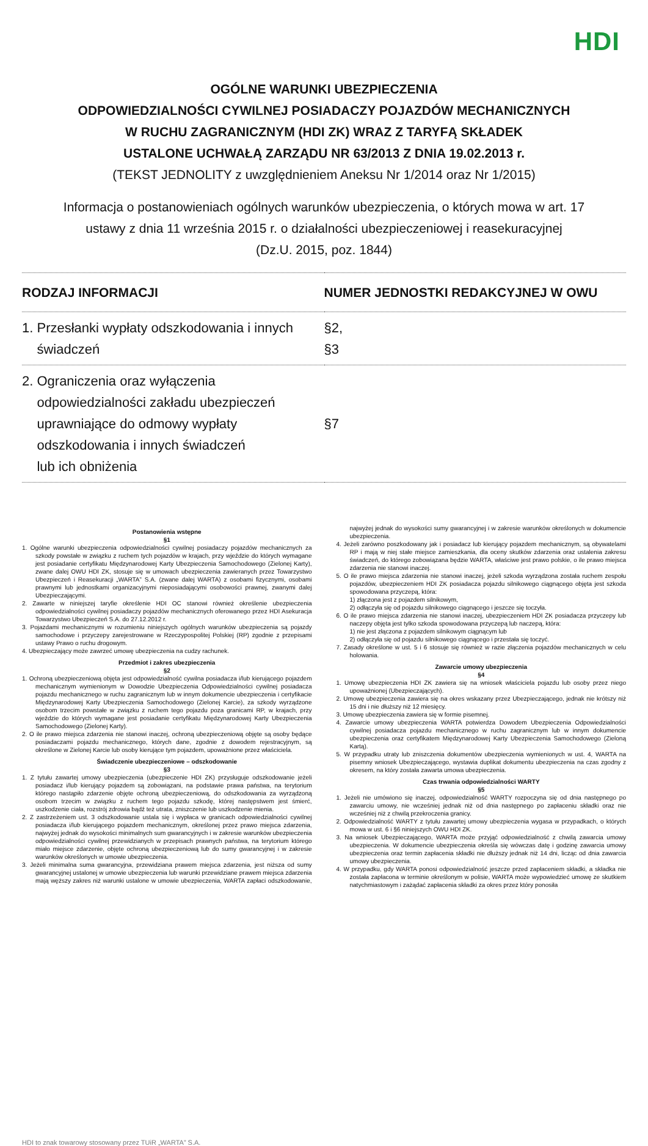HDI
OGÓLNE WARUNKI UBEZPIECZENIA
ODPOWIEDZIALNOŚCI CYWILNEJ POSIADACZY POJAZDÓW MECHANICZNYCH
W RUCHU ZAGRANICZNYM (HDI ZK) WRAZ Z TARYFĄ SKŁADEK
USTALONE UCHWAŁĄ ZARZĄDU NR 63/2013 Z DNIA 19.02.2013 r.
(TEKST JEDNOLITY z uwzględnieniem Aneksu Nr 1/2014 oraz Nr 1/2015)
Informacja o postanowieniach ogólnych warunków ubezpieczenia, o których mowa w art. 17
ustawy z dnia 11 września 2015 r. o działalności ubezpieczeniowej i reasekuracyjnej
(Dz.U. 2015, poz. 1844)
| RODZAJ INFORMACJI | NUMER JEDNOSTKI REDAKCYJNEJ W OWU |
| --- | --- |
| 1. Przesłanki wypłaty odszkodowania i innych świadczeń | §2, §3 |
| 2. Ograniczenia oraz wyłączenia odpowiedzialności zakładu ubezpieczeń uprawniające do odmowy wypłaty odszkodowania i innych świadczeń lub ich obniżenia | §7 |
Postanowienia wstępne
§1
1. Ogólne warunki ubezpieczenia odpowiedzialności cywilnej posiadaczy pojazdów mechanicznych za szkody powstałe w związku z ruchem tych pojazdów w krajach, przy wjeździe do których wymagane jest posiadanie certyfikatu Międzynarodowej Karty Ubezpieczenia Samochodowego (Zielonej Karty), zwane dalej OWU HDI ZK, stosuje się w umowach ubezpieczenia zawieranych przez Towarzystwo Ubezpieczeń i Reasekuracji „WARTA” S.A. (zwane dalej WARTA) z osobami fizycznymi, osobami prawnymi lub jednostkami organizacyjnymi nieposiadającymi osobowości prawnej, zwanymi dalej Ubezpieczającymi.
2. Zawarte w niniejszej taryfie określenie HDI OC stanowi również określenie ubezpieczenia odpowiedzialności cywilnej posiadaczy pojazdów mechanicznych oferowanego przez HDI Asekuracja Towarzystwo Ubezpieczeń S.A. do 27.12.2012 r.
3. Pojazdami mechanicznymi w rozumieniu niniejszych ogólnych warunków ubezpieczenia są pojazdy samochodowe i przyczepy zarejestrowane w Rzeczypospolitej Polskiej (RP) zgodnie z przepisami ustawy Prawo o ruchu drogowym.
4. Ubezpieczający może zawrzeć umowę ubezpieczenia na cudzy rachunek.
Przedmiot i zakres ubezpieczenia
§2
1. Ochroną ubezpieczeniową objęta jest odpowiedzialność cywilna posiadacza i/lub kierującego pojazdem mechanicznym wymienionym w Dowodzie Ubezpieczenia Odpowiedzialności cywilnej posiadacza pojazdu mechanicznego w ruchu zagranicznym lub w innym dokumencie ubezpieczenia i certyfikacie Międzynarodowej Karty Ubezpieczenia Samochodowego (Zielonej Karcie), za szkody wyrządzone osobom trzecim powstałe w związku z ruchem tego pojazdu poza granicami RP, w krajach, przy wjeździe do których wymagane jest posiadanie certyfikatu Międzynarodowej Karty Ubezpieczenia Samochodowego (Zielonej Karty).
2. O ile prawo miejsca zdarzenia nie stanowi inaczej, ochroną ubezpieczeniową objęte są osoby będące posiadaczami pojazdu mechanicznego, których dane, zgodnie z dowodem rejestracyjnym, są określone w Zielonej Karcie lub osoby kierujące tym pojazdem, upoważnione przez właściciela.
Świadczenie ubezpieczeniowe – odszkodowanie
§3
1. Z tytułu zawartej umowy ubezpieczenia (ubezpieczenie HDI ZK) przysługuje odszkodowanie jeżeli posiadacz i/lub kierujący pojazdem są zobowiązani, na podstawie prawa państwa, na terytorium którego nastąpiło zdarzenie objęte ochroną ubezpieczeniową, do odszkodowania za wyrządzoną osobom trzecim w związku z ruchem tego pojazdu szkodę, której następstwem jest śmierć, uszkodzenie ciała, rozstrój zdrowia bądź też utrata, zniszczenie lub uszkodzenie mienia.
2. Z zastrzeżeniem ust. 3 odszkodowanie ustala się i wypłaca w granicach odpowiedzialności cywilnej posiadacza i/lub kierującego pojazdem mechanicznym, określonej przez prawo miejsca zdarzenia, najwyżej jednak do wysokości minimalnych sum gwarancyjnych i w zakresie warunków ubezpieczenia odpowiedzialności cywilnej przewidzianych w przepisach prawnych państwa, na terytorium którego miało miejsce zdarzenie, objęte ochroną ubezpieczeniową lub do sumy gwarancyjnej i w zakresie warunków określonych w umowie ubezpieczenia.
3. Jeżeli minimalna suma gwarancyjna, przewidziana prawem miejsca zdarzenia, jest niższa od sumy gwarancyjnej ustalonej w umowie ubezpieczenia lub warunki przewidziane prawem miejsca zdarzenia mają węższy zakres niż warunki ustalone w umowie ubezpieczenia, WARTA zapłaci odszkodowanie, najwyżej jednak do wysokości sumy gwarancyjnej i w zakresie warunków określonych w dokumencie ubezpieczenia.
4. Jeżeli zarówno poszkodowany jak i posiadacz lub kierujący pojazdem mechanicznym, są obywatelami RP i mają w niej stałe miejsce zamieszkania, dla oceny skutków zdarzenia oraz ustalenia zakresu świadczeń, do którego zobowiązana będzie WARTA, właściwe jest prawo polskie, o ile prawo miejsca zdarzenia nie stanowi inaczej.
5. O ile prawo miejsca zdarzenia nie stanowi inaczej, jeżeli szkoda wyrządzona została ruchem zespołu pojazdów, ubezpieczeniem HDI ZK posiadacza pojazdu silnikowego ciągnącego objęta jest szkoda spowodowana przyczepą, która:
1) złączona jest z pojazdem silnikowym,
2) odłączyła się od pojazdu silnikowego ciągnącego i jeszcze się toczyła.
6. O ile prawo miejsca zdarzenia nie stanowi inaczej, ubezpieczeniem HDI ZK posiadacza przyczepy lub naczepy objęta jest tylko szkoda spowodowana przyczepą lub naczepą, która:
1) nie jest złączona z pojazdem silnikowym ciągnącym lub
2) odłączyła się od pojazdu silnikowego ciągnącego i przestała się toczyć.
7. Zasady określone w ust. 5 i 6 stosuje się również w razie złączenia pojazdów mechanicznych w celu holowania.
Zawarcie umowy ubezpieczenia
§4
1. Umowę ubezpieczenia HDI ZK zawiera się na wniosek właściciela pojazdu lub osoby przez niego upoważnionej (Ubezpieczających).
2. Umowę ubezpieczenia zawiera się na okres wskazany przez Ubezpieczającego, jednak nie krótszy niż 15 dni i nie dłuższy niż 12 miesięcy.
3. Umowę ubezpieczenia zawiera się w formie pisemnej.
4. Zawarcie umowy ubezpieczenia WARTA potwierdza Dowodem Ubezpieczenia Odpowiedzialności cywilnej posiadacza pojazdu mechanicznego w ruchu zagranicznym lub w innym dokumencie ubezpieczenia oraz certyfikatem Międzynarodowej Karty Ubezpieczenia Samochodowego (Zieloną Kartą).
5. W przypadku utraty lub zniszczenia dokumentów ubezpieczenia wymienionych w ust. 4, WARTA na pisemny wniosek Ubezpieczającego, wystawia duplikat dokumentu ubezpieczenia na czas zgodny z okresem, na który została zawarta umowa ubezpieczenia.
Czas trwania odpowiedzialności WARTY
§5
1. Jeżeli nie umówiono się inaczej, odpowiedzialność WARTY rozpoczyna się od dnia następnego po zawarciu umowy, nie wcześniej jednak niż od dnia następnego po zapłaceniu składki oraz nie wcześniej niż z chwilą przekroczenia granicy.
2. Odpowiedzialność WARTY z tytułu zawartej umowy ubezpieczenia wygasa w przypadkach, o których mowa w ust. 6 i §6 niniejszych OWU HDI ZK.
3. Na wniosek Ubezpieczającego, WARTA może przyjąć odpowiedzialność z chwilą zawarcia umowy ubezpieczenia. W dokumencie ubezpieczenia określa się wówczas datę i godzinę zawarcia umowy ubezpieczenia oraz termin zapłacenia składki nie dłuższy jednak niż 14 dni, licząc od dnia zawarcia umowy ubezpieczenia.
4. W przypadku, gdy WARTA ponosi odpowiedzialność jeszcze przed zapłaceniem składki, a składka nie została zapłacona w terminie określonym w polisie, WARTA może wypowiedzieć umowę ze skutkiem natychmiastowym i zażądać zapłacenia składki za okres przez który ponosiła
HDI to znak towarowy stosowany przez TUiR „WARTA” S.A.